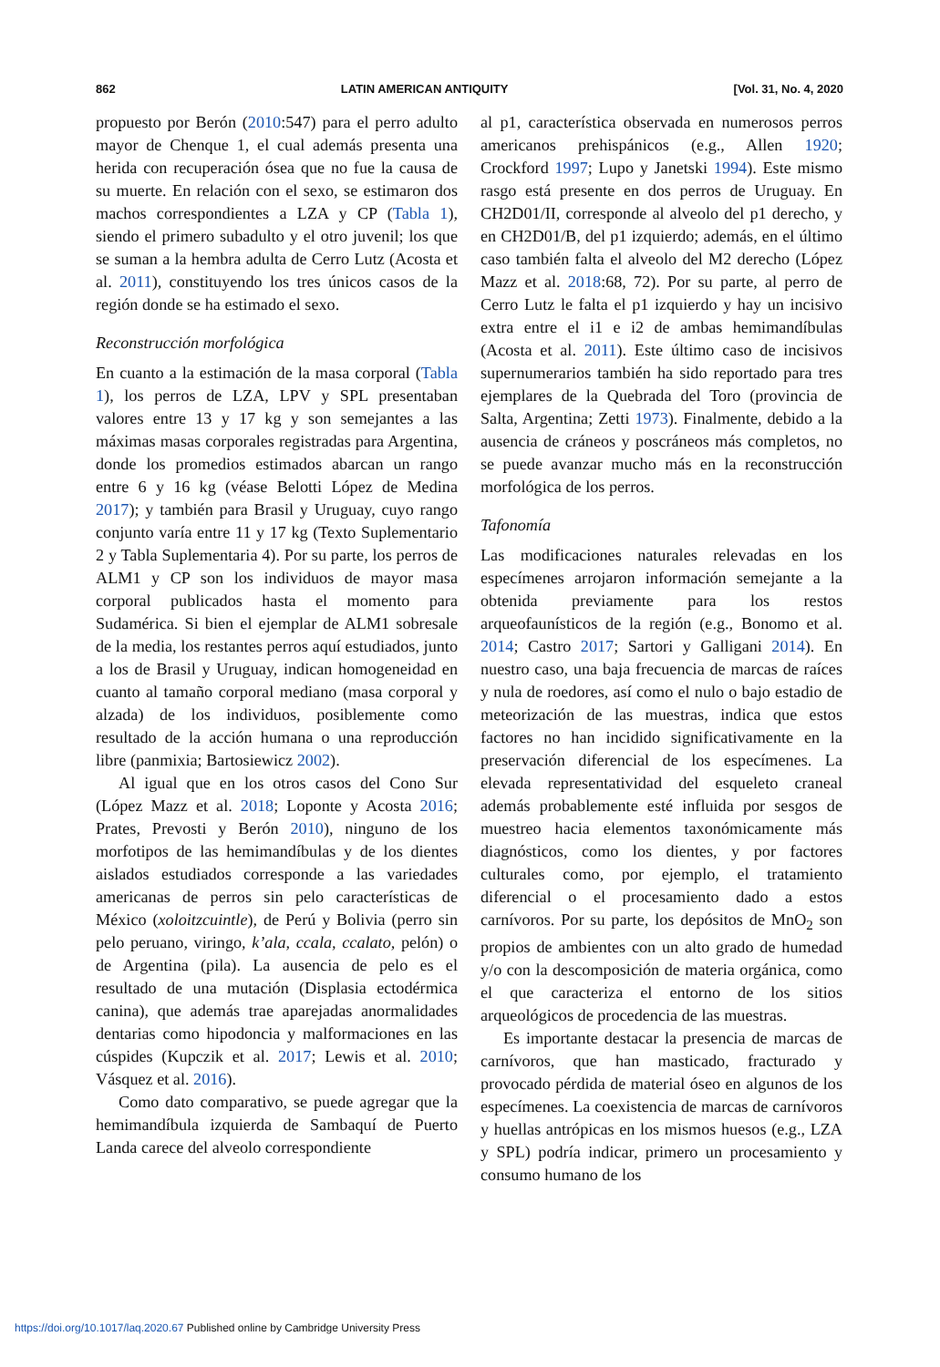862 LATIN AMERICAN ANTIQUITY [Vol. 31, No. 4, 2020
propuesto por Berón (2010:547) para el perro adulto mayor de Chenque 1, el cual además presenta una herida con recuperación ósea que no fue la causa de su muerte. En relación con el sexo, se estimaron dos machos correspondientes a LZA y CP (Tabla 1), siendo el primero subadulto y el otro juvenil; los que se suman a la hembra adulta de Cerro Lutz (Acosta et al. 2011), constituyendo los tres únicos casos de la región donde se ha estimado el sexo.
Reconstrucción morfológica
En cuanto a la estimación de la masa corporal (Tabla 1), los perros de LZA, LPV y SPL presentaban valores entre 13 y 17 kg y son semejantes a las máximas masas corporales registradas para Argentina, donde los promedios estimados abarcan un rango entre 6 y 16 kg (véase Belotti López de Medina 2017); y también para Brasil y Uruguay, cuyo rango conjunto varía entre 11 y 17 kg (Texto Suplementario 2 y Tabla Suplementaria 4). Por su parte, los perros de ALM1 y CP son los individuos de mayor masa corporal publicados hasta el momento para Sudamérica. Si bien el ejemplar de ALM1 sobresale de la media, los restantes perros aquí estudiados, junto a los de Brasil y Uruguay, indican homogeneidad en cuanto al tamaño corporal mediano (masa corporal y alzada) de los individuos, posiblemente como resultado de la acción humana o una reproducción libre (panmixia; Bartosiewicz 2002).
Al igual que en los otros casos del Cono Sur (López Mazz et al. 2018; Loponte y Acosta 2016; Prates, Prevosti y Berón 2010), ninguno de los morfotipos de las hemimandíbulas y de los dientes aislados estudiados corresponde a las variedades americanas de perros sin pelo características de México (xoloitzcuintle), de Perú y Bolivia (perro sin pelo peruano, viringo, k’ala, ccala, ccalato, pelón) o de Argentina (pila). La ausencia de pelo es el resultado de una mutación (Displasia ectodérmica canina), que además trae aparejadas anormalidades dentarias como hipodoncia y malformaciones en las cúspides (Kupczik et al. 2017; Lewis et al. 2010; Vásquez et al. 2016).
Como dato comparativo, se puede agregar que la hemimandíbula izquierda de Sambaquí de Puerto Landa carece del alveolo correspondiente
al p1, característica observada en numerosos perros americanos prehispánicos (e.g., Allen 1920; Crockford 1997; Lupo y Janetski 1994). Este mismo rasgo está presente en dos perros de Uruguay. En CH2D01/II, corresponde al alveolo del p1 derecho, y en CH2D01/B, del p1 izquierdo; además, en el último caso también falta el alveolo del M2 derecho (López Mazz et al. 2018:68, 72). Por su parte, al perro de Cerro Lutz le falta el p1 izquierdo y hay un incisivo extra entre el i1 e i2 de ambas hemimandíbulas (Acosta et al. 2011). Este último caso de incisivos supernumerarios también ha sido reportado para tres ejemplares de la Quebrada del Toro (provincia de Salta, Argentina; Zetti 1973). Finalmente, debido a la ausencia de cráneos y poscráneos más completos, no se puede avanzar mucho más en la reconstrucción morfológica de los perros.
Tafonomía
Las modificaciones naturales relevadas en los especímenes arrojaron información semejante a la obtenida previamente para los restos arqueofaunísticos de la región (e.g., Bonomo et al. 2014; Castro 2017; Sartori y Galligani 2014). En nuestro caso, una baja frecuencia de marcas de raíces y nula de roedores, así como el nulo o bajo estadio de meteorización de las muestras, indica que estos factores no han incidido significativamente en la preservación diferencial de los especímenes. La elevada representatividad del esqueleto craneal además probablemente esté influida por sesgos de muestreo hacia elementos taxonómicamente más diagnósticos, como los dientes, y por factores culturales como, por ejemplo, el tratamiento diferencial o el procesamiento dado a estos carnívoros. Por su parte, los depósitos de MnO<sub>2</sub> son propios de ambientes con un alto grado de humedad y/o con la descomposición de materia orgánica, como el que caracteriza el entorno de los sitios arqueológicos de procedencia de las muestras.
Es importante destacar la presencia de marcas de carnívoros, que han masticado, fracturado y provocado pérdida de material óseo en algunos de los especímenes. La coexistencia de marcas de carnívoros y huellas antrópicas en los mismos huesos (e.g., LZA y SPL) podría indicar, primero un procesamiento y consumo humano de los
https://doi.org/10.1017/laq.2020.67 Published online by Cambridge University Press